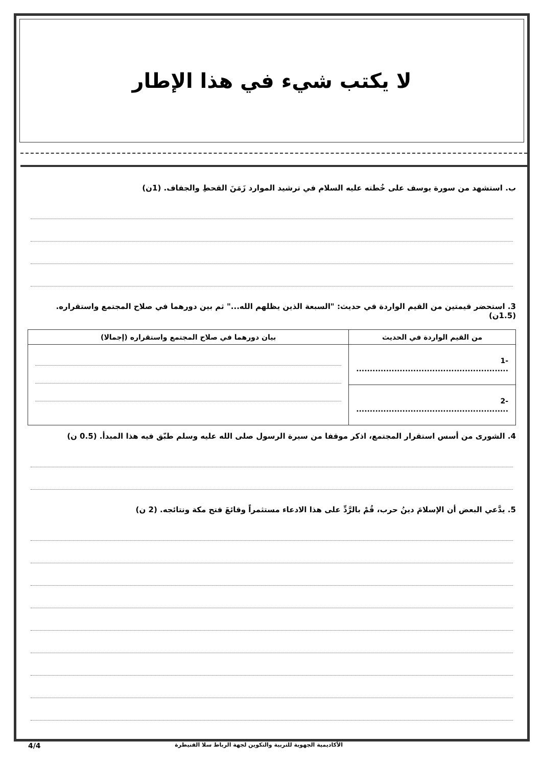لا يكتب شيء في هذا الإطار
ب. استشهد من سورة يوسف على خُطته عليه السلام في ترشيد الموارد زَمَنَ القحطِ والجفاف. (1ن)
3. استحضر قيمتين من القيم الواردة في حديث: "السبعة الذين يظلهم الله..." ثم بين دورهما في صلاح المجتمع واستقراره. (1.5ن)
| من القيم الواردة في الحديث | بيان دورهما في صلاح المجتمع واستقراره (إجمالا) |
| --- | --- |
| -1 ........................................................ | |
| -2 ........................................................ | |
4. الشورى من أسس استقرار المجتمع، اذكر موقفا من سيرة الرسول صلى الله عليه وسلم طبّق فيه هذا المبدأ. (0.5 ن)
5. يدَّعي البعض أن الإسلامَ دينُ حرب، قُمْ بالرَّدِّ على هذا الادعاء مستثمراً وقائعَ فتح مكة ونتائجه. (2 ن)
4/4 الأكاديمية الجهوية للتربية والتكوين لجهة الرباط سلا القنيطرة